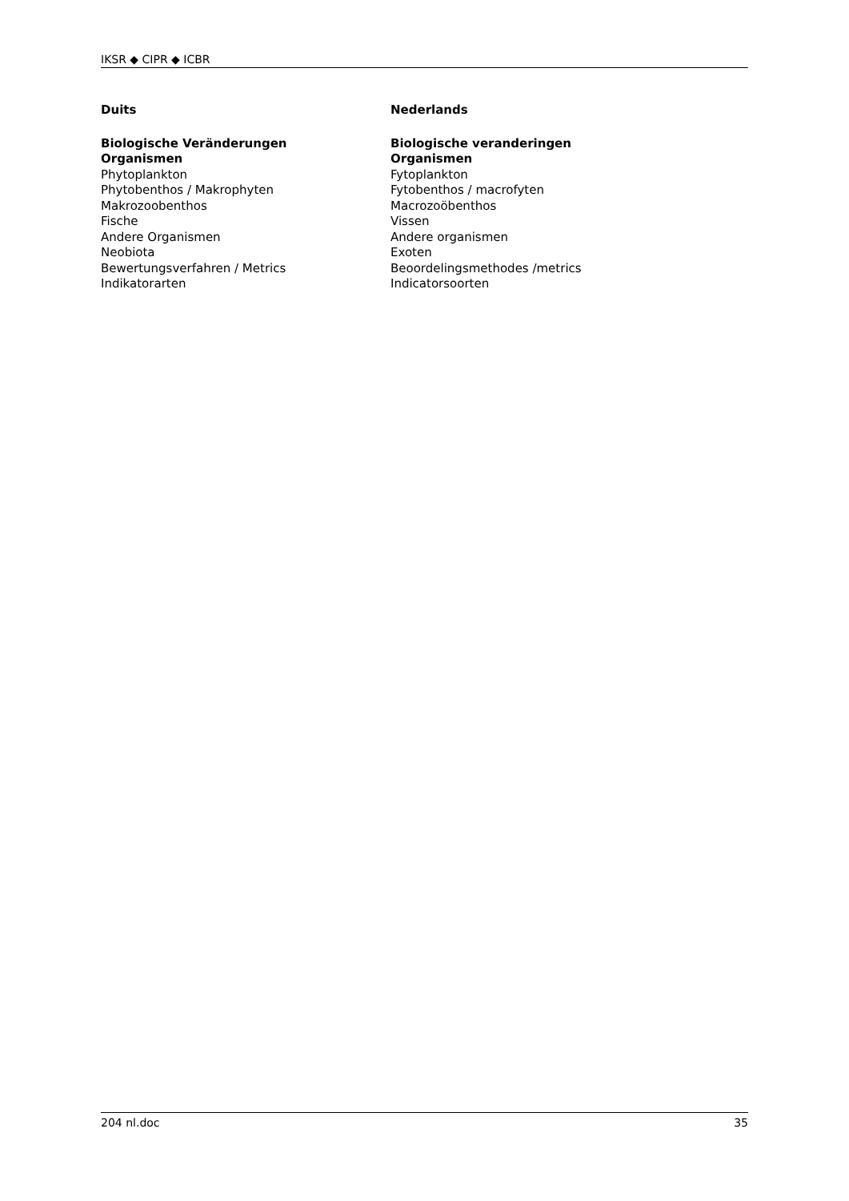IKSR ◆ CIPR ◆ ICBR
| Duits | Nederlands |
| --- | --- |
| Biologische Veränderungen | Biologische veranderingen |
| Organismen | Organismen |
| Phytoplankton | Fytoplankton |
| Phytobenthos / Makrophyten | Fytobenthos / macrofyten |
| Makrozoobenthos | Macrozoöbenthos |
| Fische | Vissen |
| Andere Organismen | Andere organismen |
| Neobiota | Exoten |
| Bewertungsverfahren / Metrics | Beoordelingsmethodes /metrics |
| Indikatorarten | Indicatorsoorten |
204 nl.doc 35